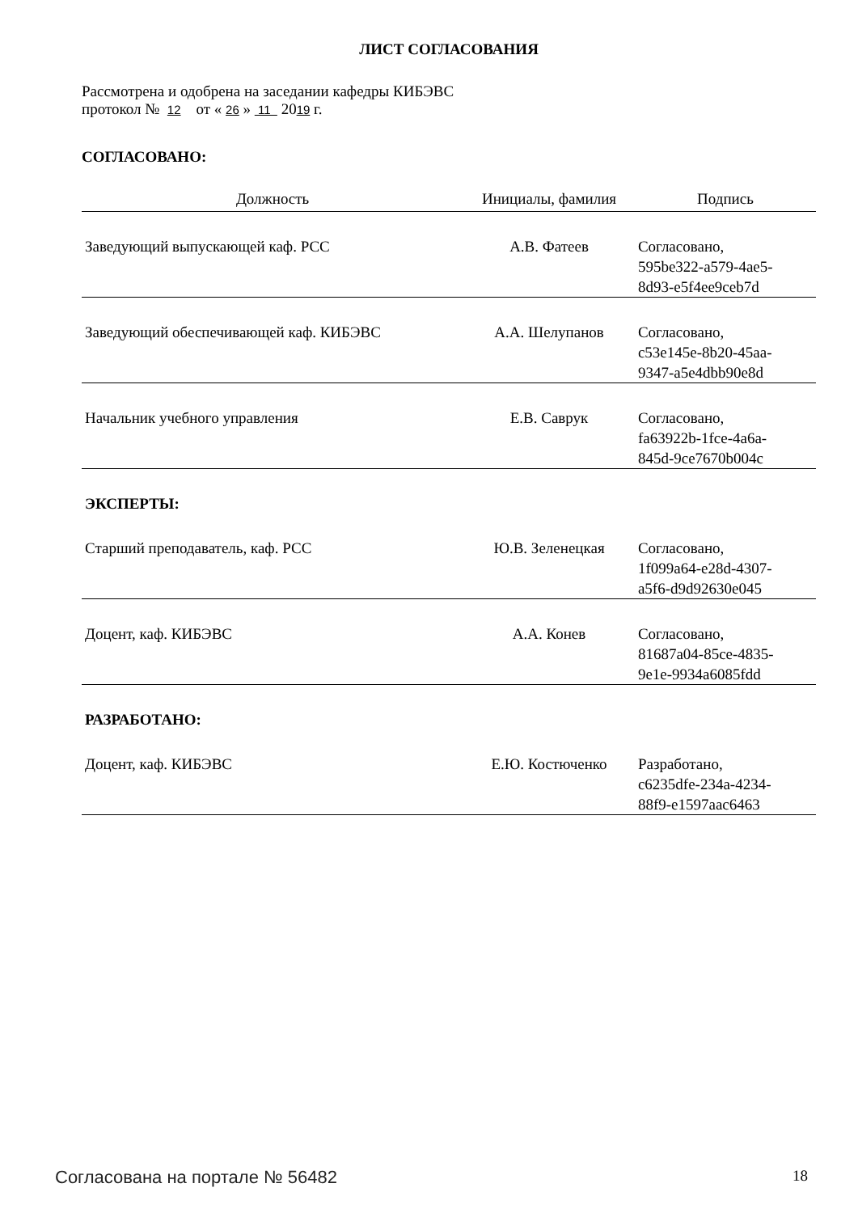ЛИСТ СОГЛАСОВАНИЯ
Рассмотрена и одобрена на заседании кафедры КИБЭВС
протокол № 12 от « 26 » 11 2019 г.
СОГЛАСОВАНО:
| Должность | Инициалы, фамилия | Подпись |
| --- | --- | --- |
| Заведующий выпускающей каф. РСС | А.В. Фатеев | Согласовано, 595be322-a579-4ae5- 8d93-e5f4ee9ceb7d |
| Заведующий обеспечивающей каф. КИБЭВС | А.А. Шелупанов | Согласовано, c53e145e-8b20-45aa- 9347-a5e4dbb90e8d |
| Начальник учебного управления | Е.В. Саврук | Согласовано, fa63922b-1fce-4a6a- 845d-9ce7670b004c |
| ЭКСПЕРТЫ: | | |
| Старший преподаватель, каф. РСС | Ю.В. Зеленецкая | Согласовано, 1f099a64-e28d-4307- a5f6-d9d92630e045 |
| Доцент, каф. КИБЭВС | А.А. Конев | Согласовано, 81687a04-85ce-4835- 9e1e-9934a6085fdd |
| РАЗРАБОТАНО: | | |
| Доцент, каф. КИБЭВС | Е.Ю. Костюченко | Разработано, c6235dfe-234a-4234- 88f9-e1597aac6463 |
Согласована на портале № 56482 18